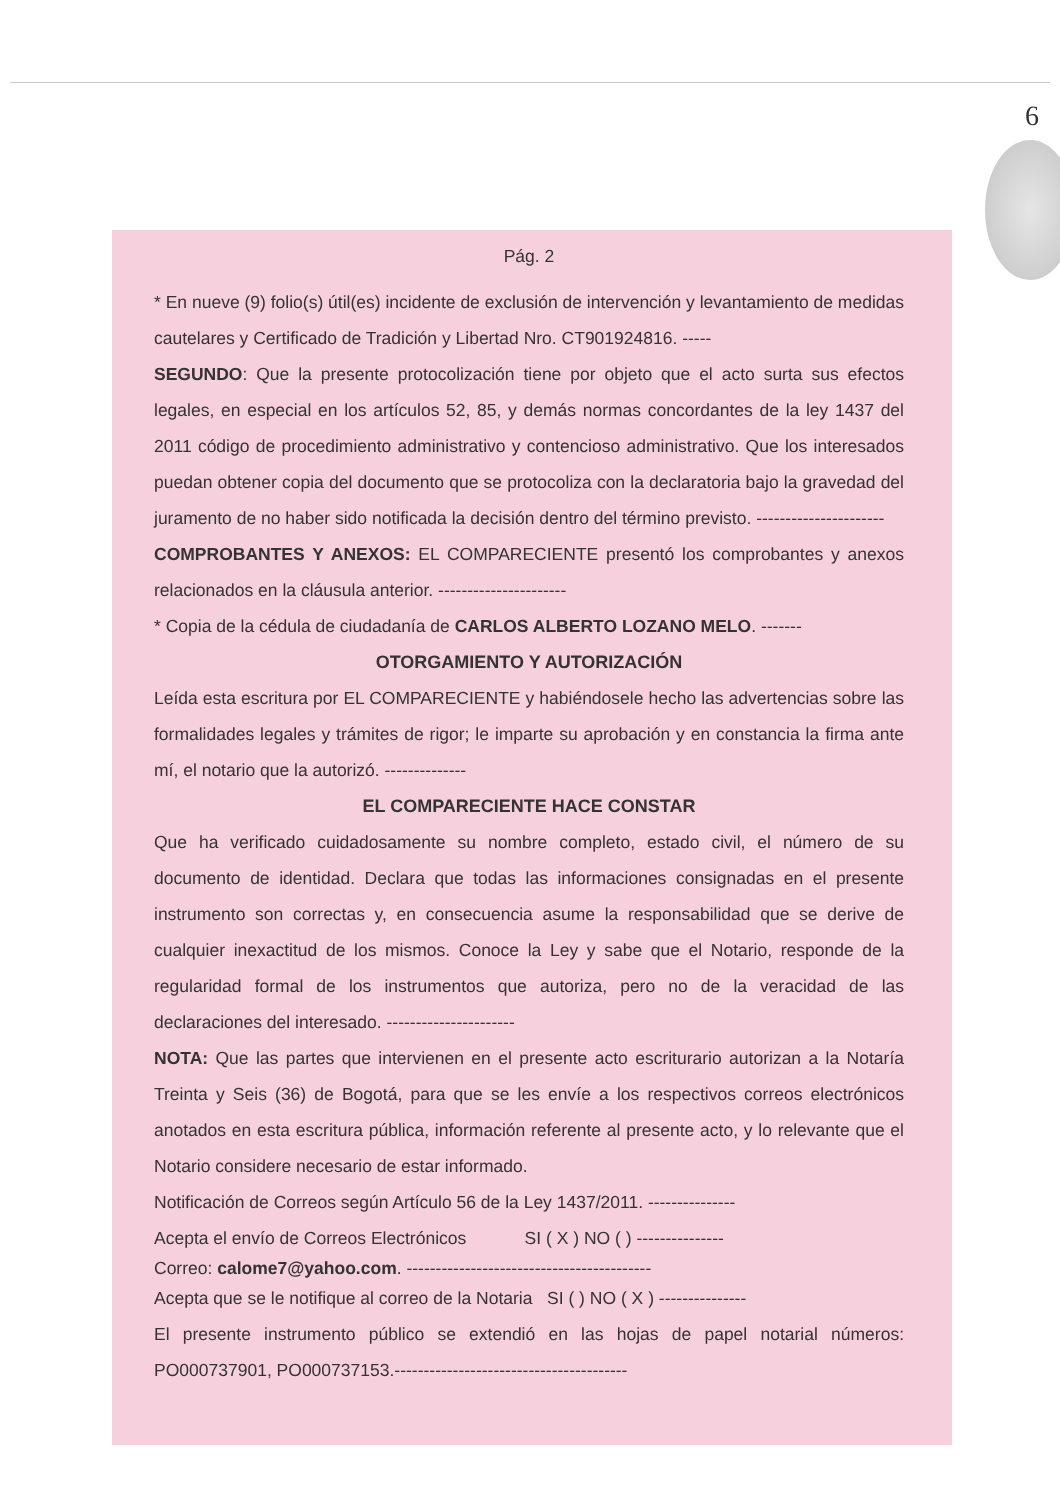6
Pág. 2
* En nueve (9) folio(s) útil(es) incidente de exclusión de intervención y levantamiento de medidas cautelares y Certificado de Tradición y Libertad Nro. CT901924816. -----
SEGUNDO: Que la presente protocolización tiene por objeto que el acto surta sus efectos legales, en especial en los artículos 52, 85, y demás normas concordantes de la ley 1437 del 2011 código de procedimiento administrativo y contencioso administrativo. Que los interesados puedan obtener copia del documento que se protocoliza con la declaratoria bajo la gravedad del juramento de no haber sido notificada la decisión dentro del término previsto. ----------------------
COMPROBANTES Y ANEXOS: EL COMPARECIENTE presentó los comprobantes y anexos relacionados en la cláusula anterior. ----------------------
* Copia de la cédula de ciudadanía de CARLOS ALBERTO LOZANO MELO. -------
OTORGAMIENTO Y AUTORIZACIÓN
Leída esta escritura por EL COMPARECIENTE y habiéndosele hecho las advertencias sobre las formalidades legales y trámites de rigor; le imparte su aprobación y en constancia la firma ante mí, el notario que la autorizó. --------------
EL COMPARECIENTE HACE CONSTAR
Que ha verificado cuidadosamente su nombre completo, estado civil, el número de su documento de identidad. Declara que todas las informaciones consignadas en el presente instrumento son correctas y, en consecuencia asume la responsabilidad que se derive de cualquier inexactitud de los mismos. Conoce la Ley y sabe que el Notario, responde de la regularidad formal de los instrumentos que autoriza, pero no de la veracidad de las declaraciones del interesado. ----------------------
NOTA: Que las partes que intervienen en el presente acto escriturario autorizan a la Notaría Treinta y Seis (36) de Bogotá, para que se les envíe a los respectivos correos electrónicos anotados en esta escritura pública, información referente al presente acto, y lo relevante que el Notario considere necesario de estar informado.
Notificación de Correos según Artículo 56 de la Ley 1437/2011. ---------------
Acepta el envío de Correos Electrónicos SI ( X ) NO ( ) ---------------
Correo: calome7@yahoo.com. ------------------------------------------
Acepta que se le notifique al correo de la Notaria SI ( ) NO ( X ) ---------------
El presente instrumento público se extendió en las hojas de papel notarial números: PO000737901, PO000737153.----------------------------------------